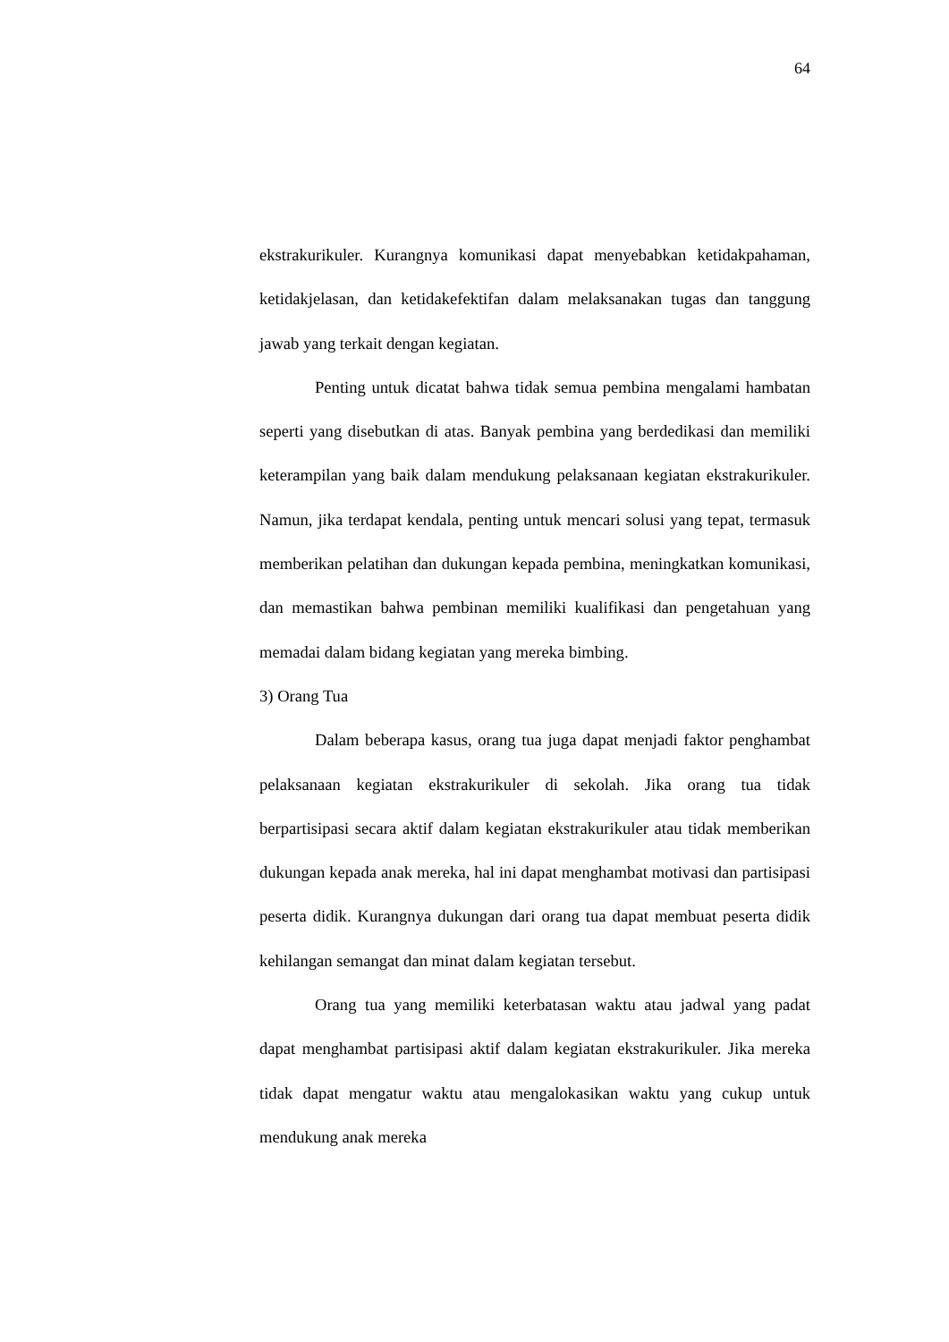64
ekstrakurikuler. Kurangnya komunikasi dapat menyebabkan ketidakpahaman, ketidakjelasan, dan ketidakefektifan dalam melaksanakan tugas dan tanggung jawab yang terkait dengan kegiatan.
Penting untuk dicatat bahwa tidak semua pembina mengalami hambatan seperti yang disebutkan di atas. Banyak pembina yang berdedikasi dan memiliki keterampilan yang baik dalam mendukung pelaksanaan kegiatan ekstrakurikuler. Namun, jika terdapat kendala, penting untuk mencari solusi yang tepat, termasuk memberikan pelatihan dan dukungan kepada pembina, meningkatkan komunikasi, dan memastikan bahwa pembinan memiliki kualifikasi dan pengetahuan yang memadai dalam bidang kegiatan yang mereka bimbing.
3) Orang Tua
Dalam beberapa kasus, orang tua juga dapat menjadi faktor penghambat pelaksanaan kegiatan ekstrakurikuler di sekolah. Jika orang tua tidak berpartisipasi secara aktif dalam kegiatan ekstrakurikuler atau tidak memberikan dukungan kepada anak mereka, hal ini dapat menghambat motivasi dan partisipasi peserta didik. Kurangnya dukungan dari orang tua dapat membuat peserta didik kehilangan semangat dan minat dalam kegiatan tersebut.
Orang tua yang memiliki keterbatasan waktu atau jadwal yang padat dapat menghambat partisipasi aktif dalam kegiatan ekstrakurikuler. Jika mereka tidak dapat mengatur waktu atau mengalokasikan waktu yang cukup untuk mendukung anak mereka